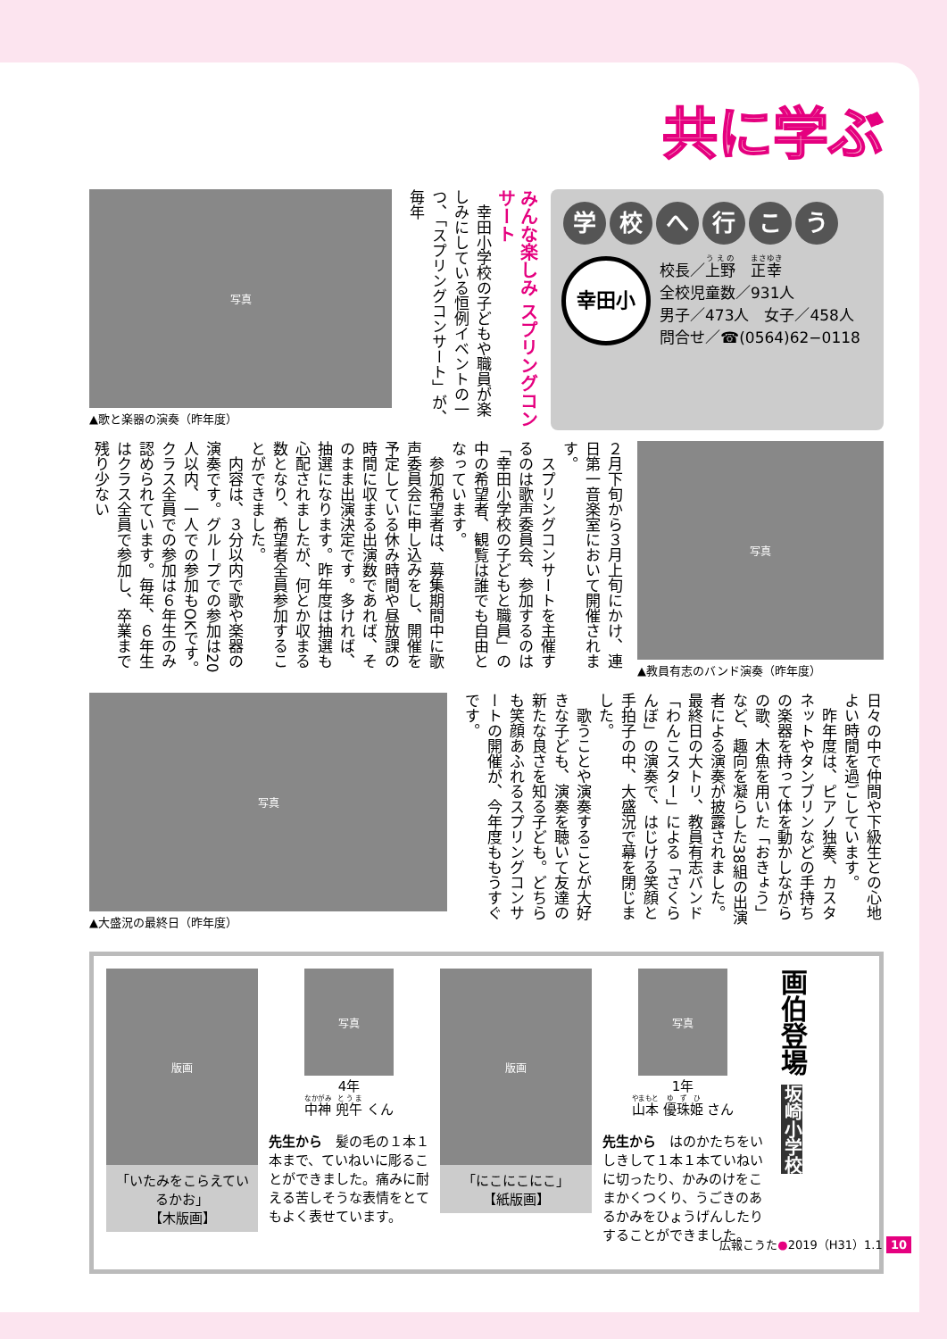共に学ぶ
写真
▲歌と楽器の演奏（昨年度）
みんな楽しみ スプリングコンサート
　幸田小学校の子どもや職員が楽しみにしている恒例イベントの一つ、「スプリングコンサート」が、毎年
学校へ行こう
幸田小
校長／上野　正幸
全校児童数／931人
男子／473人　女子／458人
問合せ／☎(0564)62−0118
２月下旬から３月上旬にかけ、連日第一音楽室において開催されます。
　スプリングコンサートを主催するのは歌声委員会、参加するのは「幸田小学校の子どもと職員」の中の希望者、観覧は誰でも自由となっています。
　参加希望者は、募集期間中に歌声委員会に申し込みをし、開催を予定している休み時間や昼放課の時間に収まる出演数であれば、そのまま出演決定です。多ければ、抽選になります。昨年度は抽選も心配されましたが、何とか収まる数となり、希望者全員参加することができました。
　内容は、３分以内で歌や楽器の演奏です。グループでの参加は20人以内、一人での参加もOKです。クラス全員での参加は６年生のみ認められています。毎年、６年生はクラス全員で参加し、卒業まで残り少ない
写真
▲教員有志のバンド演奏（昨年度）
写真
▲大盛況の最終日（昨年度）
日々の中で仲間や下級生との心地よい時間を過ごしています。
　昨年度は、ピアノ独奏、カスタネットやタンブリンなどの手持ちの楽器を持って体を動かしながらの歌、木魚を用いた「おきょう」など、趣向を凝らした38組の出演者による演奏が披露されました。最終日の大トリ、教員有志バンド「わんこスター」による「さくらんぼ」の演奏で、はじける笑顔と手拍子の中、大盛況で幕を閉じました。
　歌うことや演奏することが大好きな子ども、演奏を聴いて友達の新たな良さを知る子ども。どちらも笑顔あふれるスプリングコンサートの開催が、今年度ももうすぐです。
版画
「いたみをこらえているかお」
【木版画】
写真
4年
中神 兜午 くん
先生から　髪の毛の１本１本まで、ていねいに彫ることができました。痛みに耐える苦しそうな表情をとてもよく表せています。
版画
「にこにこにこ」
【紙版画】
写真
1年
山本 優珠姫 さん
先生から　はのかたちをいしきして１本１本ていねいに切ったり、かみのけをこまかくつくり、うごきのあるかみをひょうげんしたりすることができました。
画伯登場 坂崎小学校
広報こうた●2019（H31）1.1 10